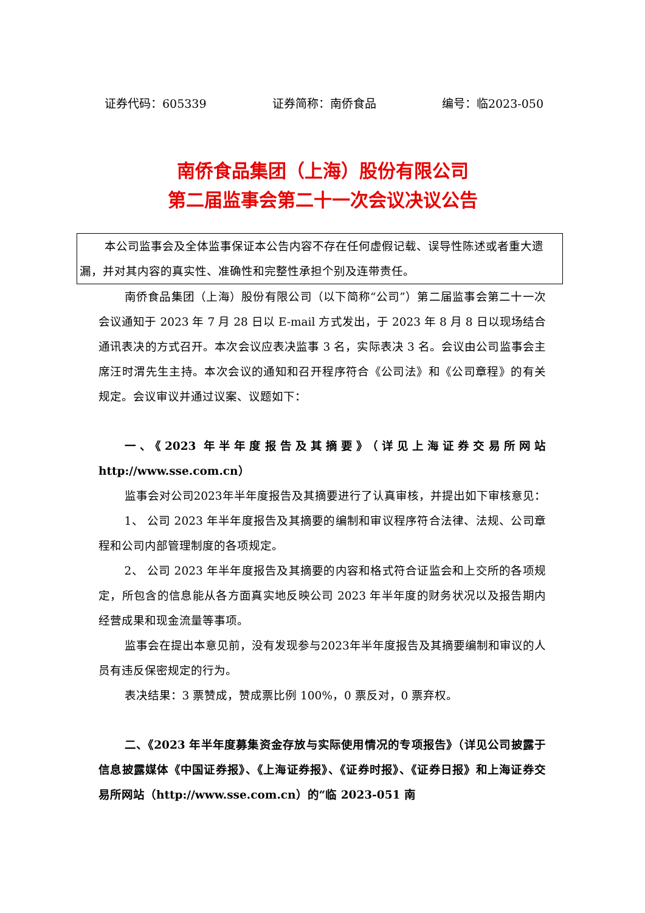证券代码：605339 证券简称：南侨食品 编号：临2023-050
南侨食品集团（上海）股份有限公司
第二届监事会第二十一次会议决议公告
本公司监事会及全体监事保证本公告内容不存在任何虚假记载、误导性陈述或者重大遗漏，并对其内容的真实性、准确性和完整性承担个别及连带责任。
南侨食品集团（上海）股份有限公司（以下简称“公司”）第二届监事会第二十一次会议通知于 2023 年 7 月 28 日以 E-mail 方式发出，于 2023 年 8 月 8 日以现场结合通讯表决的方式召开。本次会议应表决监事 3 名，实际表决 3 名。会议由公司监事会主席汪时渭先生主持。本次会议的通知和召开程序符合《公司法》和《公司章程》的有关规定。会议审议并通过议案、议题如下：
一、《2023 年半年度报告及其摘要》（详见上海证券交易所网站 http://www.sse.com.cn）
监事会对公司2023年半年度报告及其摘要进行了认真审核，并提出如下审核意见：
1、 公司 2023 年半年度报告及其摘要的编制和审议程序符合法律、法规、公司章程和公司内部管理制度的各项规定。
2、 公司 2023 年半年度报告及其摘要的内容和格式符合证监会和上交所的各项规定，所包含的信息能从各方面真实地反映公司 2023 年半年度的财务状况以及报告期内经营成果和现金流量等事项。
监事会在提出本意见前，没有发现参与2023年半年度报告及其摘要编制和审议的人员有违反保密规定的行为。
表决结果：3 票赞成，赞成票比例 100%，0 票反对，0 票弃权。
二、《2023 年半年度募集资金存放与实际使用情况的专项报告》（详见公司披露于信息披露媒体《中国证券报》、《上海证券报》、《证券时报》、《证券日报》和上海证券交易所网站（http://www.sse.com.cn）的“临 2023-051 南